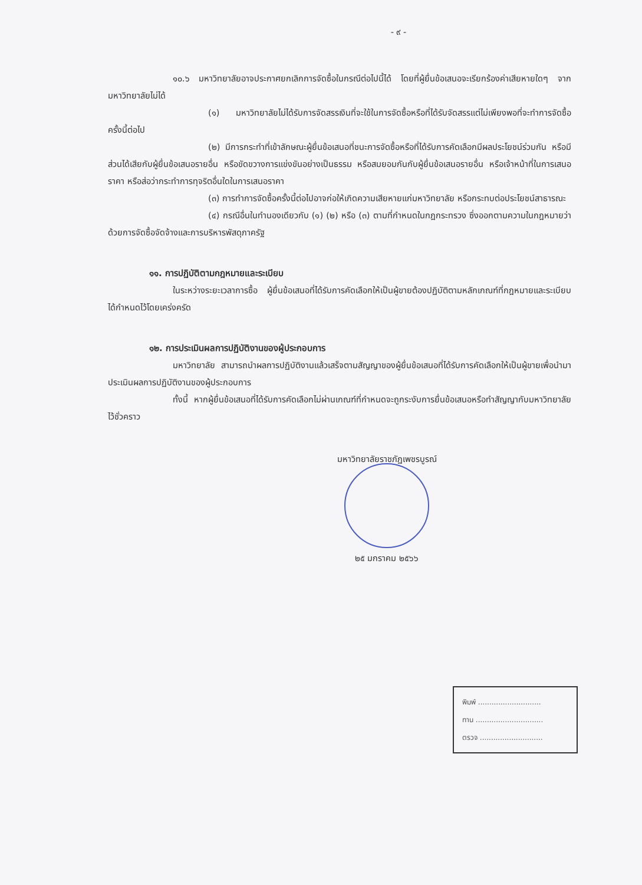- ๙ -
๑๐.๖ มหาวิทยาลัยอาจประกาศยกเลิกการจัดซื้อในกรณีต่อไปนี้ได้ โดยที่ผู้ยื่นข้อเสนอจะเรียกร้องค่าเสียหายใดๆ จากมหาวิทยาลัยไม่ได้
(๑) มหาวิทยาลัยไม่ได้รับการจัดสรรเงินที่จะใช้ในการจัดซื้อหรือที่ได้รับจัดสรรแต่ไม่เพียงพอที่จะทำการจัดซื้อครั้งนี้ต่อไป
(๒) มีการกระทำที่เข้าลักษณะผู้ยื่นข้อเสนอที่ชนะการจัดซื้อหรือที่ได้รับการคัดเลือกมีผลประโยชน์ร่วมกัน หรือมีส่วนได้เสียกับผู้ยื่นข้อเสนอรายอื่น หรือขัดขวางการแข่งขันอย่างเป็นธรรม หรือสมยอมกันกับผู้ยื่นข้อเสนอรายอื่น หรือเจ้าหน้าที่ในการเสนอราคา หรือส่อว่ากระทำการทุจริตอื่นใดในการเสนอราคา
(๓) การทำการจัดซื้อครั้งนี้ต่อไปอาจก่อให้เกิดความเสียหายแก่มหาวิทยาลัย หรือกระทบต่อประโยชน์สาธารณะ
(๔) กรณีอื่นในทำนองเดียวกับ (๑) (๒) หรือ (๓) ตามที่กำหนดในกฎกระทรวง ซึ่งออกตามความในกฎหมายว่าด้วยการจัดซื้อจัดจ้างและการบริหารพัสดุภาครัฐ
๑๑. การปฏิบัติตามกฎหมายและระเบียบ
ในระหว่างระยะเวลาการซื้อ ผู้ยื่นข้อเสนอที่ได้รับการคัดเลือกให้เป็นผู้ขายต้องปฏิบัติตามหลักเกณฑ์ที่กฎหมายและระเบียบได้กำหนดไว้โดยเคร่งครัด
๑๒. การประเมินผลการปฏิบัติงานของผู้ประกอบการ
มหาวิทยาลัย สามารถนำผลการปฏิบัติงานแล้วเสร็จตามสัญญาของผู้ยื่นข้อเสนอที่ได้รับการคัดเลือกให้เป็นผู้ขายเพื่อนำมาประเมินผลการปฏิบัติงานของผู้ประกอบการ
ทั้งนี้ หากผู้ยื่นข้อเสนอที่ได้รับการคัดเลือกไม่ผ่านเกณฑ์ที่กำหนดจะถูกระงับการยื่นข้อเสนอหรือทำสัญญากับมหาวิทยาลัยไว้ชั่วคราว
มหาวิทยาลัยราชภัฏเพชรบูรณ์
๒๕ มกราคม ๒๕๖๖
พิมพ์ ............................
ทาน ..............................
ตรวจ ............................